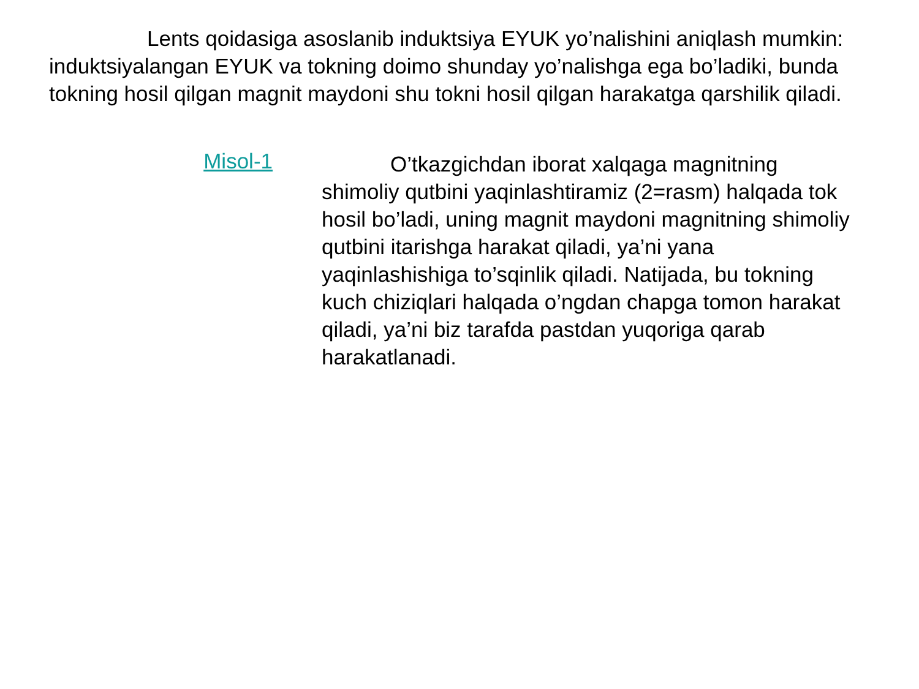Lents qoidasiga asoslanib induktsiya EYUK yo’nalishini aniqlash mumkin: induktsiyalangan EYUK va tokning doimo shunday yo’nalishga ega bo’ladiki, bunda tokning hosil qilgan magnit maydoni shu tokni hosil qilgan harakatga qarshilik qiladi.
Misol-1
O’tkazgichdan iborat xalqaga magnitning shimoliy qutbini yaqinlashtiramiz (2=rasm) halqada tok hosil bo’ladi, uning magnit maydoni magnitning shimoliy qutbini itarishga harakat qiladi, ya’ni yana yaqinlashishiga to’sqinlik qiladi. Natijada, bu tokning kuch chiziqlari halqada o’ngdan chapga tomon harakat qiladi, ya’ni biz tarafda pastdan yuqoriga qarab harakatlanadi.